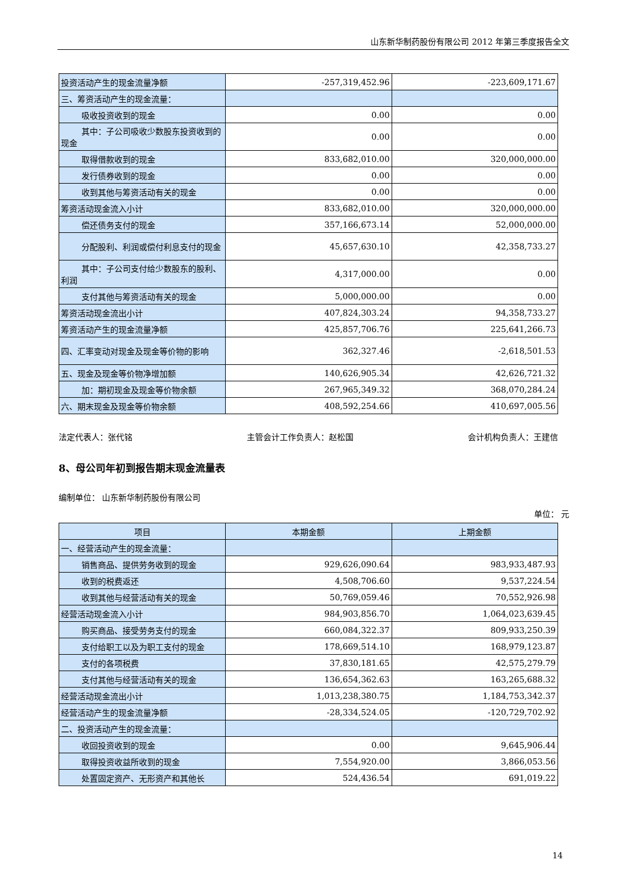山东新华制药股份有限公司 2012 年第三季度报告全文
| 投资活动产生的现金流量净额 | -257,319,452.96 | -223,609,171.67 |
| 三、筹资活动产生的现金流量： | | |
| 吸收投资收到的现金 | 0.00 | 0.00 |
| 其中：子公司吸收少数股东投资收 到的现金 | 0.00 | 0.00 |
| 取得借款收到的现金 | 833,682,010.00 | 320,000,000.00 |
| 发行债券收到的现金 | 0.00 | 0.00 |
| 收到其他与筹资活动有关的现金 | 0.00 | 0.00 |
| 筹资活动现金流入小计 | 833,682,010.00 | 320,000,000.00 |
| 偿还债务支付的现金 | 357,166,673.14 | 52,000,000.00 |
| 分配股利、利润或偿付利息支付的 现金 | 45,657,630.10 | 42,358,733.27 |
| 其中：子公司支付给少数股东的股 利、利润 | 4,317,000.00 | 0.00 |
| 支付其他与筹资活动有关的现金 | 5,000,000.00 | 0.00 |
| 筹资活动现金流出小计 | 407,824,303.24 | 94,358,733.27 |
| 筹资活动产生的现金流量净额 | 425,857,706.76 | 225,641,266.73 |
| 四、汇率变动对现金及现金等价物的影响 | 362,327.46 | -2,618,501.53 |
| 五、现金及现金等价物净增加额 | 140,626,905.34 | 42,626,721.32 |
| 加：期初现金及现金等价物余额 | 267,965,349.32 | 368,070,284.24 |
| 六、期末现金及现金等价物余额 | 408,592,254.66 | 410,697,005.56 |
法定代表人：张代铭 主管会计工作负责人：赵松国 会计机构负责人：王建信
8、母公司年初到报告期末现金流量表
编制单位： 山东新华制药股份有限公司
单位： 元
| 项目 | 本期金额 | 上期金额 |
| --- | --- | --- |
| 一、经营活动产生的现金流量： | | |
| 销售商品、提供劳务收到的现金 | 929,626,090.64 | 983,933,487.93 |
| 收到的税费返还 | 4,508,706.60 | 9,537,224.54 |
| 收到其他与经营活动有关的现金 | 50,769,059.46 | 70,552,926.98 |
| 经营活动现金流入小计 | 984,903,856.70 | 1,064,023,639.45 |
| 购买商品、接受劳务支付的现金 | 660,084,322.37 | 809,933,250.39 |
| 支付给职工以及为职工支付的现金 | 178,669,514.10 | 168,979,123.87 |
| 支付的各项税费 | 37,830,181.65 | 42,575,279.79 |
| 支付其他与经营活动有关的现金 | 136,654,362.63 | 163,265,688.32 |
| 经营活动现金流出小计 | 1,013,238,380.75 | 1,184,753,342.37 |
| 经营活动产生的现金流量净额 | -28,334,524.05 | -120,729,702.92 |
| 二、投资活动产生的现金流量： | | |
| 收回投资收到的现金 | 0.00 | 9,645,906.44 |
| 取得投资收益所收到的现金 | 7,554,920.00 | 3,866,053.56 |
| 处置固定资产、无形资产和其他长 | 524,436.54 | 691,019.22 |
14